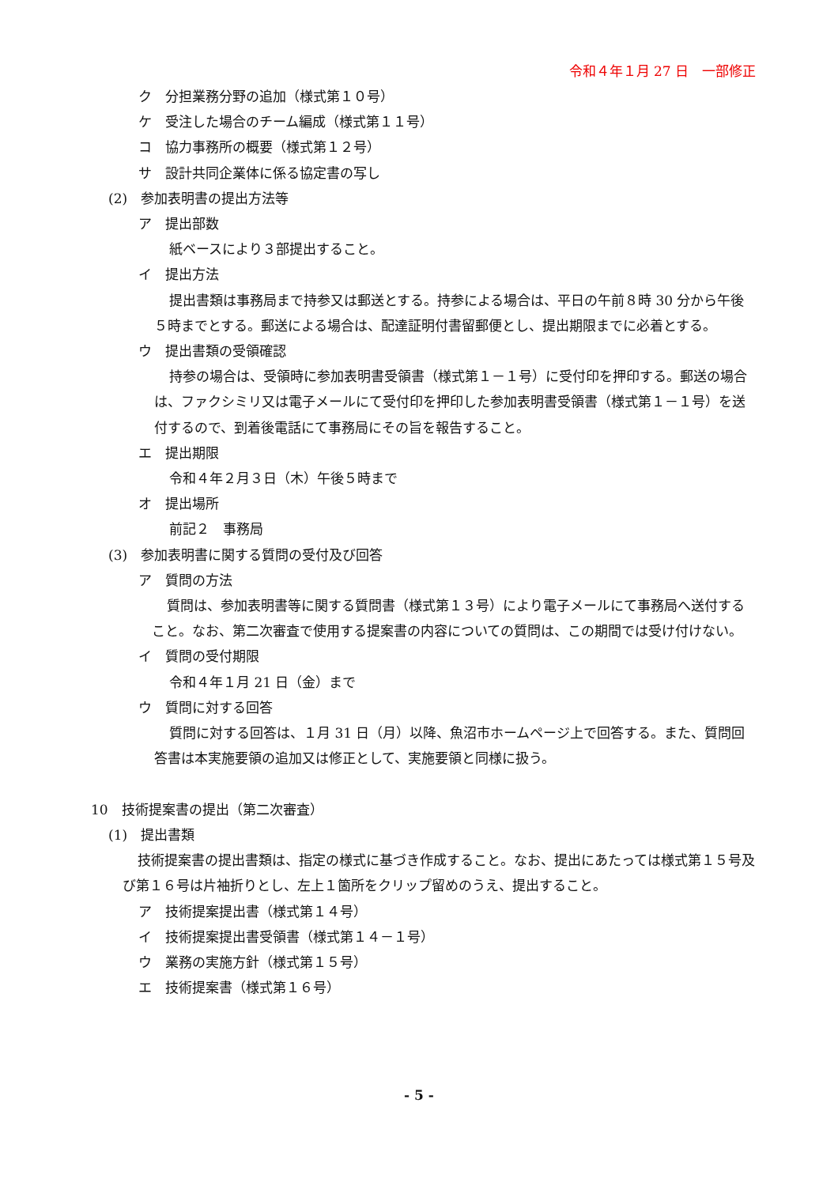令和４年１月 27 日　一部修正
ク　分担業務分野の追加（様式第１０号）
ケ　受注した場合のチーム編成（様式第１１号）
コ　協力事務所の概要（様式第１２号）
サ　設計共同企業体に係る協定書の写し
(2)　参加表明書の提出方法等
ア　提出部数
紙ベースにより３部提出すること。
イ　提出方法
提出書類は事務局まで持参又は郵送とする。持参による場合は、平日の午前８時 30 分から午後５時までとする。郵送による場合は、配達証明付書留郵便とし、提出期限までに必着とする。
ウ　提出書類の受領確認
持参の場合は、受領時に参加表明書受領書（様式第１－１号）に受付印を押印する。郵送の場合は、ファクシミリ又は電子メールにて受付印を押印した参加表明書受領書（様式第１－１号）を送付するので、到着後電話にて事務局にその旨を報告すること。
エ　提出期限
令和４年２月３日（木）午後５時まで
オ　提出場所
前記２　事務局
(3)　参加表明書に関する質問の受付及び回答
ア　質問の方法
質問は、参加表明書等に関する質問書（様式第１３号）により電子メールにて事務局へ送付すること。なお、第二次審査で使用する提案書の内容についての質問は、この期間では受け付けない。
イ　質問の受付期限
令和４年１月 21 日（金）まで
ウ　質問に対する回答
質問に対する回答は、１月 31 日（月）以降、魚沼市ホームページ上で回答する。また、質問回答書は本実施要領の追加又は修正として、実施要領と同様に扱う。
10　技術提案書の提出（第二次審査）
(1)　提出書類
技術提案書の提出書類は、指定の様式に基づき作成すること。なお、提出にあたっては様式第１５号及び第１６号は片袖折りとし、左上１箇所をクリップ留めのうえ、提出すること。
ア　技術提案提出書（様式第１４号）
イ　技術提案提出書受領書（様式第１４－１号）
ウ　業務の実施方針（様式第１５号）
エ　技術提案書（様式第１６号）
- 5 -